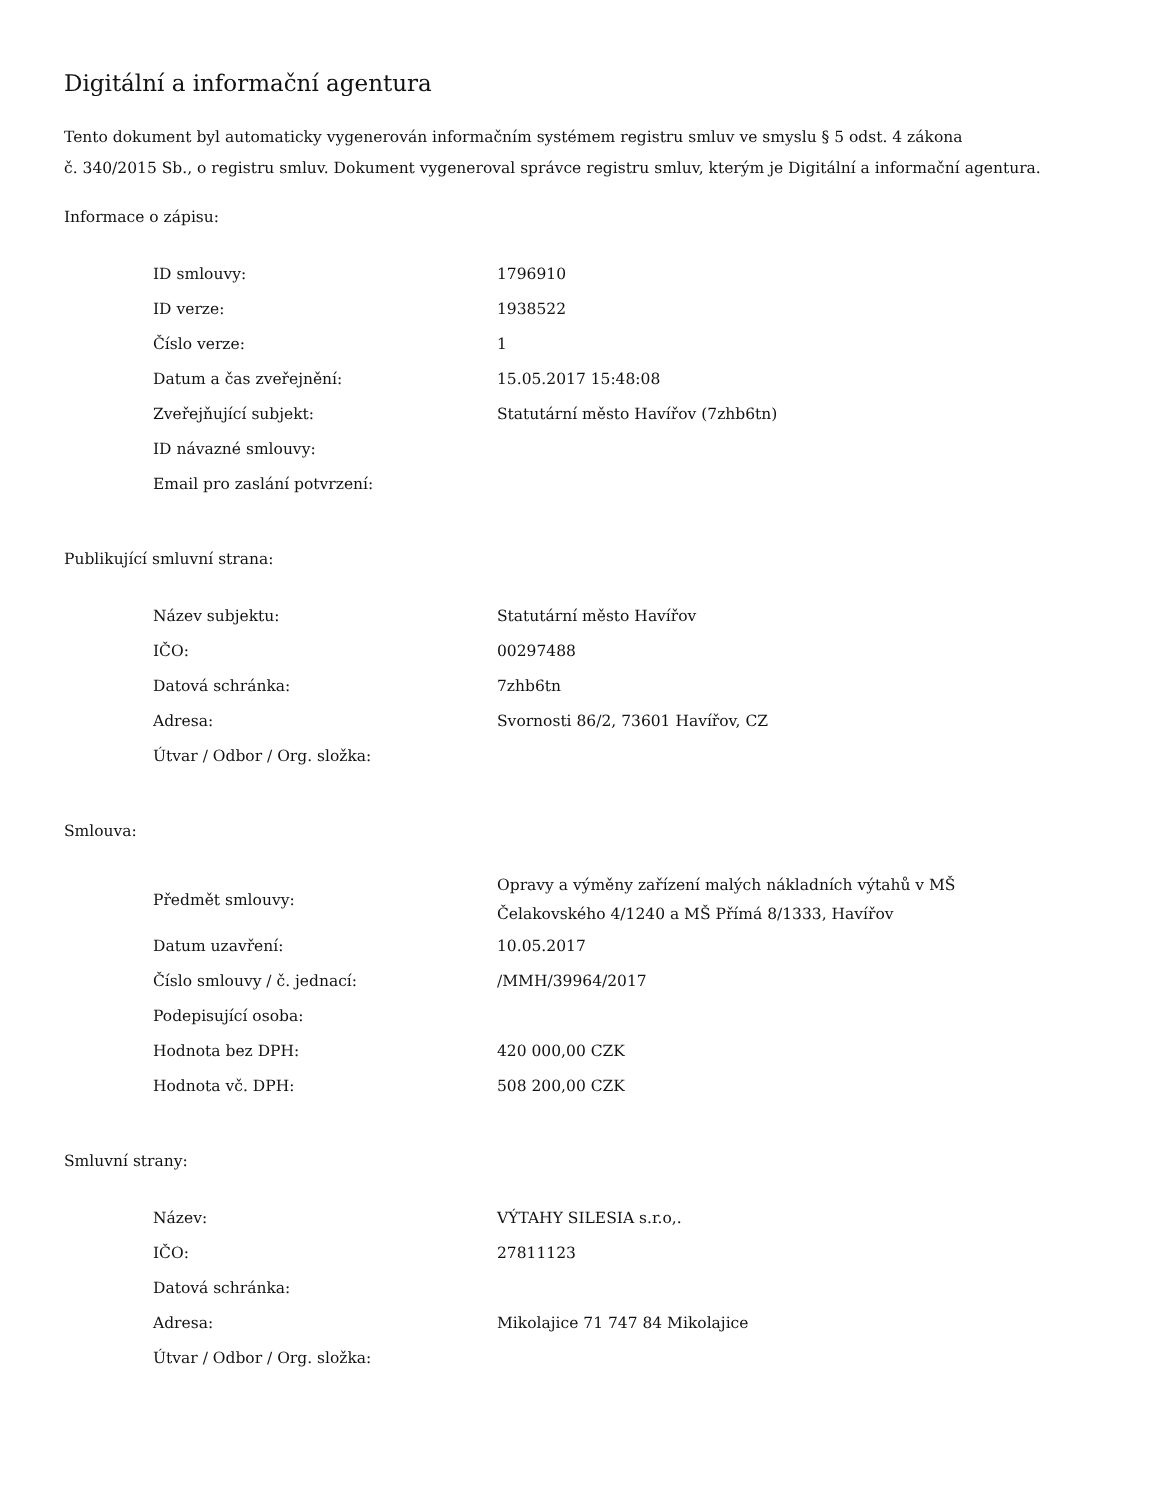Digitální a informační agentura
Tento dokument byl automaticky vygenerován informačním systémem registru smluv ve smyslu § 5 odst. 4 zákona
č. 340/2015 Sb., o registru smluv. Dokument vygeneroval správce registru smluv, kterým je Digitální a informační agentura.
Informace o zápisu:
| ID smlouvy: | 1796910 |
| ID verze: | 1938522 |
| Číslo verze: | 1 |
| Datum a čas zveřejnění: | 15.05.2017 15:48:08 |
| Zveřejňující subjekt: | Statutární město Havířov (7zhb6tn) |
| ID návazné smlouvy: | |
| Email pro zaslání potvrzení: | |
Publikující smluvní strana:
| Název subjektu: | Statutární město Havířov |
| IČO: | 00297488 |
| Datová schránka: | 7zhb6tn |
| Adresa: | Svornosti 86/2, 73601 Havířov, CZ |
| Útvar / Odbor / Org. složka: | |
Smlouva:
| Předmět smlouvy: | Opravy a výměny zařízení malých nákladních výtahů v MŠ Čelakovského 4/1240 a MŠ Přímá 8/1333, Havířov |
| Datum uzavření: | 10.05.2017 |
| Číslo smlouvy / č. jednací: | /MMH/39964/2017 |
| Podepisující osoba: | |
| Hodnota bez DPH: | 420 000,00 CZK |
| Hodnota vč. DPH: | 508 200,00 CZK |
Smluvní strany:
| Název: | VÝTAHY SILESIA s.r.o,. |
| IČO: | 27811123 |
| Datová schránka: | |
| Adresa: | Mikolajice 71 747 84 Mikolajice |
| Útvar / Odbor / Org. složka: | |